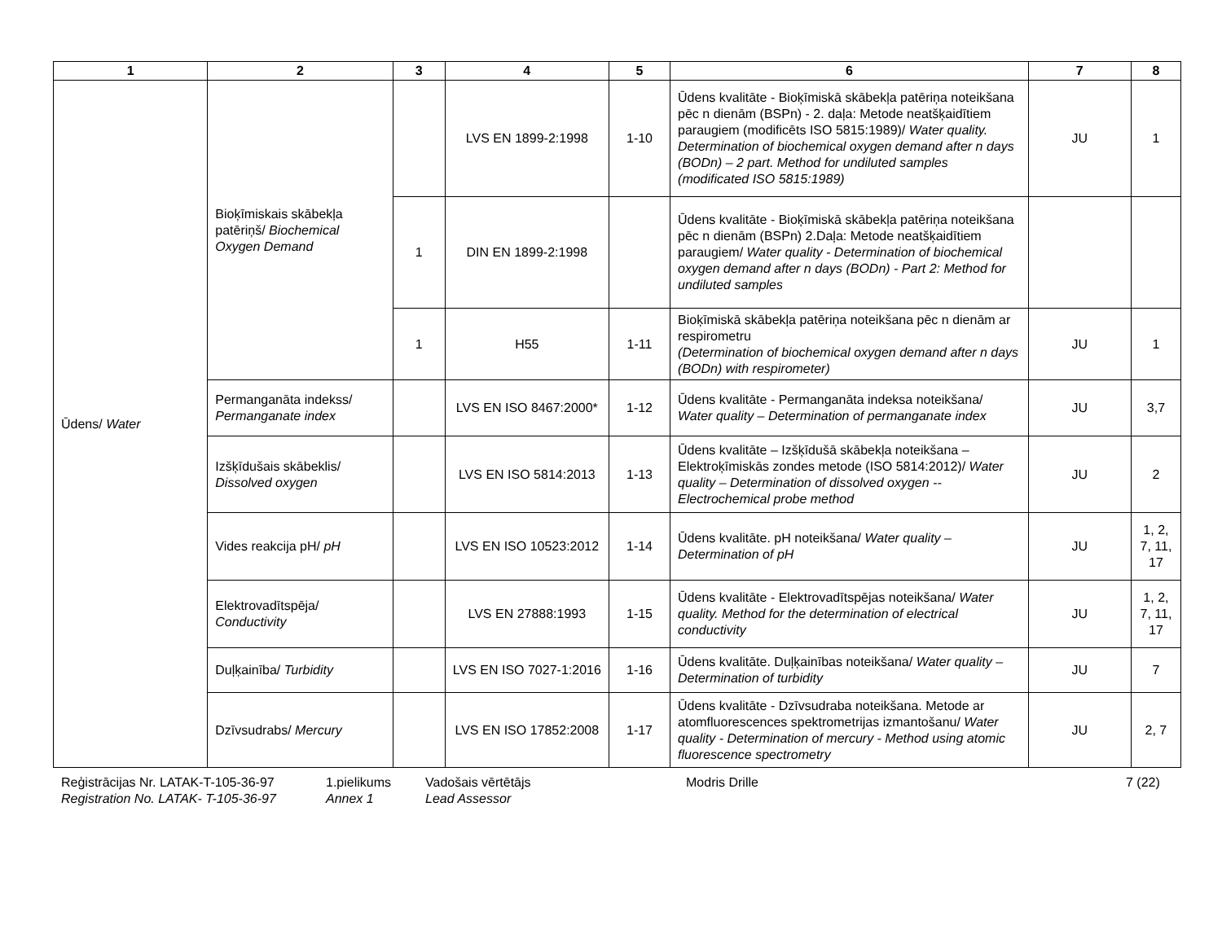| 1 | 2 | 3 | 4 | 5 | 6 | 7 | 8 |
| --- | --- | --- | --- | --- | --- | --- | --- |
| Ūdens/ Water | Bioķīmiskais skābekļa patēriņš/ Biochemical Oxygen Demand | | LVS EN 1899-2:1998 | 1-10 | Ūdens kvalitāte - Bioķīmiskā skābekļa patēriņa noteikšana pēc n dienām (BSPn) - 2. daļa: Metode neatšķaidītiem paraugiem (modificēts ISO 5815:1989)/ Water quality. Determination of biochemical oxygen demand after n days (BODn) – 2 part. Method for undiluted samples (modificated ISO 5815:1989) | JU | 1 |
| | | 1 | DIN EN 1899-2:1998 | | Ūdens kvalitāte - Bioķīmiskā skābekļa patēriņa noteikšana pēc n dienām (BSPn) 2.Daļa: Metode neatšķaidītiem paraugiem/ Water quality - Determination of biochemical oxygen demand after n days (BODn) - Part 2: Method for undiluted samples | | |
| | | 1 | H55 | 1-11 | Bioķīmiskā skābekļa patēriņa noteikšana pēc n dienām ar respirometru (Determination of biochemical oxygen demand after n days (BODn) with respirometer) | JU | 1 |
| | Permanganāta indekss/ Permanganate index | | LVS EN ISO 8467:2000* | 1-12 | Ūdens kvalitāte - Permanganāta indeksa noteikšana/ Water quality – Determination of permanganate index | JU | 3,7 |
| | Izšķīdušais skābeklis/ Dissolved oxygen | | LVS EN ISO 5814:2013 | 1-13 | Ūdens kvalitāte – Izšķīdušā skābekļa noteikšana – Elektroķīmiskās zondes metode (ISO 5814:2012)/ Water quality – Determination of dissolved oxygen -- Electrochemical probe method | JU | 2 |
| | Vides reakcija pH/ pH | | LVS EN ISO 10523:2012 | 1-14 | Ūdens kvalitāte. pH noteikšana/ Water quality – Determination of pH | JU | 1, 2, 7, 11, 17 |
| | Elektrovadītspēja/ Conductivity | | LVS EN 27888:1993 | 1-15 | Ūdens kvalitāte - Elektrovadītspējas noteikšana/ Water quality. Method for the determination of electrical conductivity | JU | 1, 2, 7, 11, 17 |
| | Duļķainība/ Turbidity | | LVS EN ISO 7027-1:2016 | 1-16 | Ūdens kvalitāte. Duļķainības noteikšana/ Water quality – Determination of turbidity | JU | 7 |
| | Dzīvsudrabs/ Mercury | | LVS EN ISO 17852:2008 | 1-17 | Ūdens kvalitāte - Dzīvsudraba noteikšana. Metode ar atomfluorescences spektrometrijas izmantošanu/ Water quality - Determination of mercury - Method using atomic fluorescence spectrometry | JU | 2, 7 |
Reģistrācijas Nr. LATAK-T-105-36-97
Registration No. LATAK- T-105-36-97
1.pielikums
Annex 1
Vadošais vērtētājs
Lead Assessor
Modris Drille 7 (22)